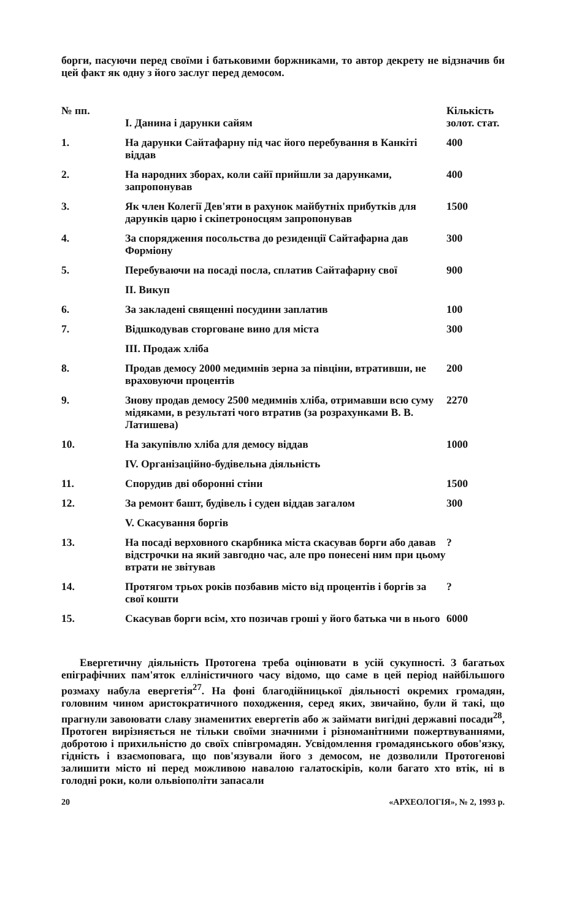борги, пасуючи перед своїми і батьковими боржниками, то автор декрету не відзначив би цей факт як одну з його заслуг перед демосом.
| № пп. | I. Данина і дарунки сайям | Кількість золот. стат. |
| --- | --- | --- |
| 1. | На дарунки Сайтафарну під час його перебування в Канкіті віддав | 400 |
| 2. | На народних зборах, коли сайї прийшли за дарунками, запропонував | 400 |
| 3. | Як член Колегії Дев'яти в рахунок майбутніх прибутків для дарунків царю і скіпетроносцям запропонував | 1500 |
| 4. | За спорядження посольства до резиденції Сайтафарна дав Форміону | 300 |
| 5. | Перебуваючи на посаді посла, сплатив Сайтафарну свої | 900 |
| | II. Викуп | |
| 6. | За закладені священні посудини заплатив | 100 |
| 7. | Відшкодував сторговане вино для міста | 300 |
| | III. Продаж хліба | |
| 8. | Продав демосу 2000 медимнів зерна за півціни, втративши, не враховуючи процентів | 200 |
| 9. | Знову продав демосу 2500 медимнів хліба, отримавши всю суму мідяками, в результаті чого втратив (за розрахунками В. В. Латишева) | 2270 |
| 10. | На закупівлю хліба для демосу віддав | 1000 |
| | IV. Організаційно-будівельна діяльність | |
| 11. | Спорудив дві оборонні стіни | 1500 |
| 12. | За ремонт башт, будівель і суден віддав загалом | 300 |
| | V. Скасування боргів | |
| 13. | На посаді верховного скарбника міста скасував борги або давав відстрочки на який завгодно час, але про понесені ним при цьому втрати не звітував | ? |
| 14. | Протягом трьох років позбавив місто від процентів і боргів за свої кошти | ? |
| 15. | Скасував борги всім, хто позичав гроші у його батька чи в нього | 6000 |
Евергетичну діяльність Протогена треба оцінювати в усій сукупності. З багатьох епіграфічних пам'яток елліністичного часу відомо, що саме в цей період найбільшого розмаху набула евергетія<sup>27</sup>. На фоні благодійницької діяльності окремих громадян, головним чином аристократичного походження, серед яких, звичайно, були й такі, що прагнули завоювати славу знаменитих евергетів або ж займати вигідні державні посади<sup>28</sup>, Протоген вирізняється не тільки своїми значними і різноманітними пожертвуваннями, добротою і прихильністю до своїх співгромадян. Усвідомлення громадянського обов'язку, гідність і взаємоповага, що пов'язували його з демосом, не дозволили Протогенові залишити місто ні перед можливою навалою галатоскірів, коли багато хто втік, ні в голодні роки, коли ольвіополіти запасали
20 «АРХЕОЛОГІЯ», № 2, 1993 р.